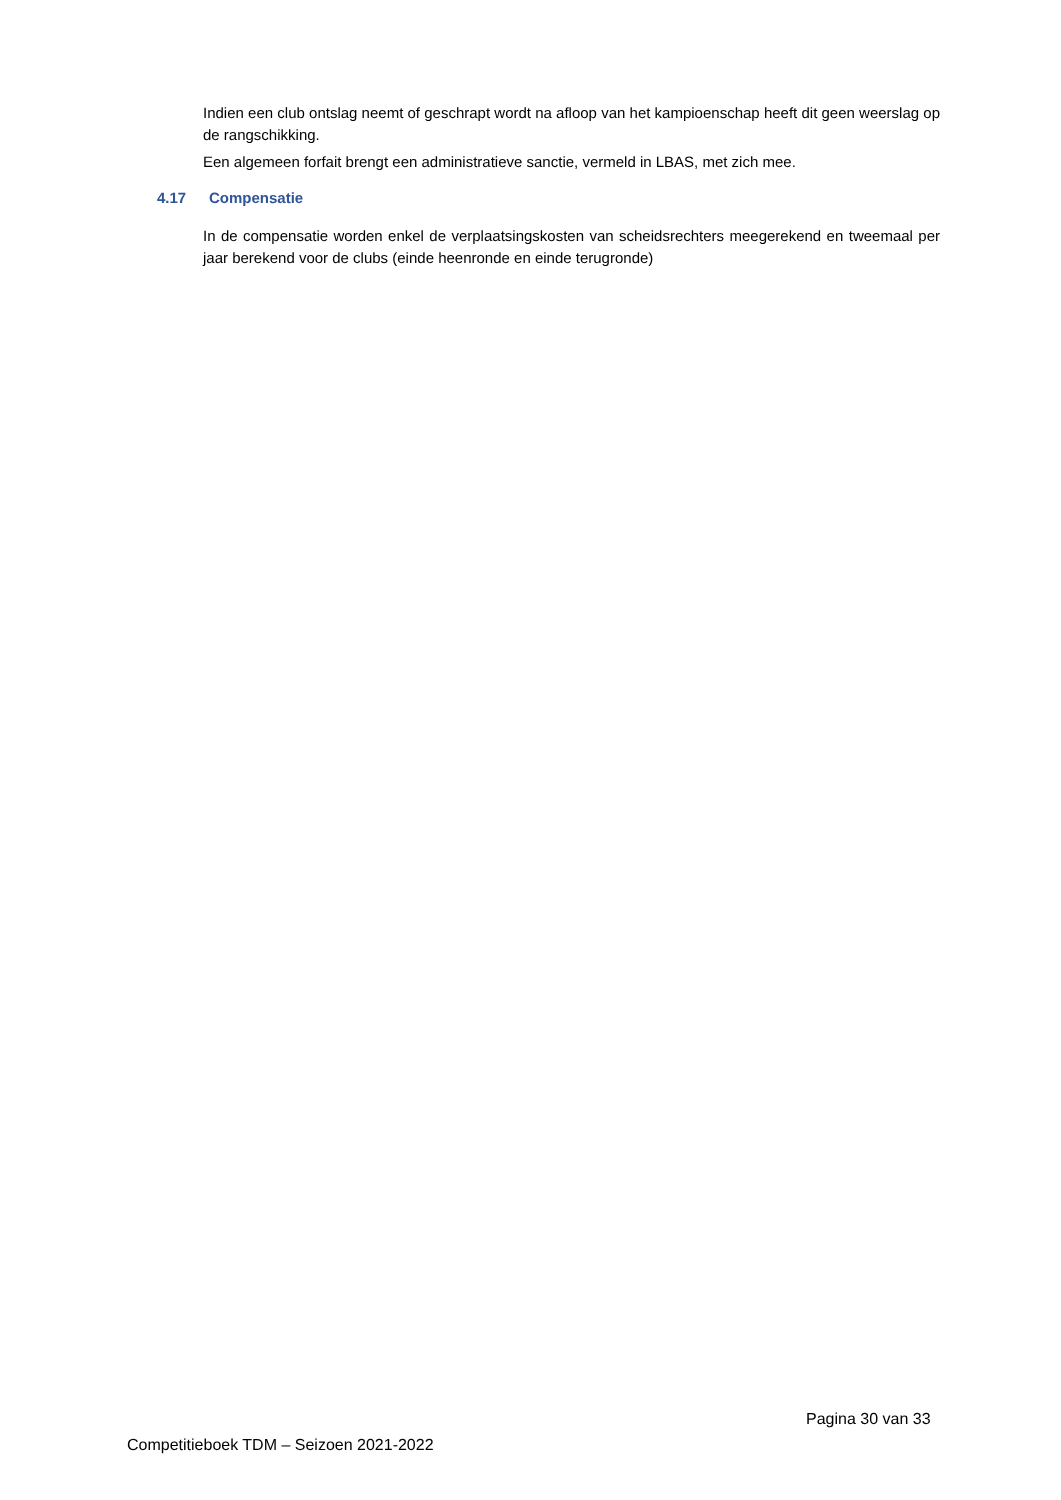Indien een club ontslag neemt of geschrapt wordt na afloop van het kampioenschap heeft dit geen weerslag op de rangschikking.
Een algemeen forfait brengt een administratieve sanctie, vermeld in LBAS, met zich mee.
4.17 Compensatie
In de compensatie worden enkel de verplaatsingskosten van scheidsrechters meegerekend en tweemaal per jaar berekend voor de clubs (einde heenronde en einde terugronde)
Pagina 30 van 33
Competitieboek TDM – Seizoen 2021-2022